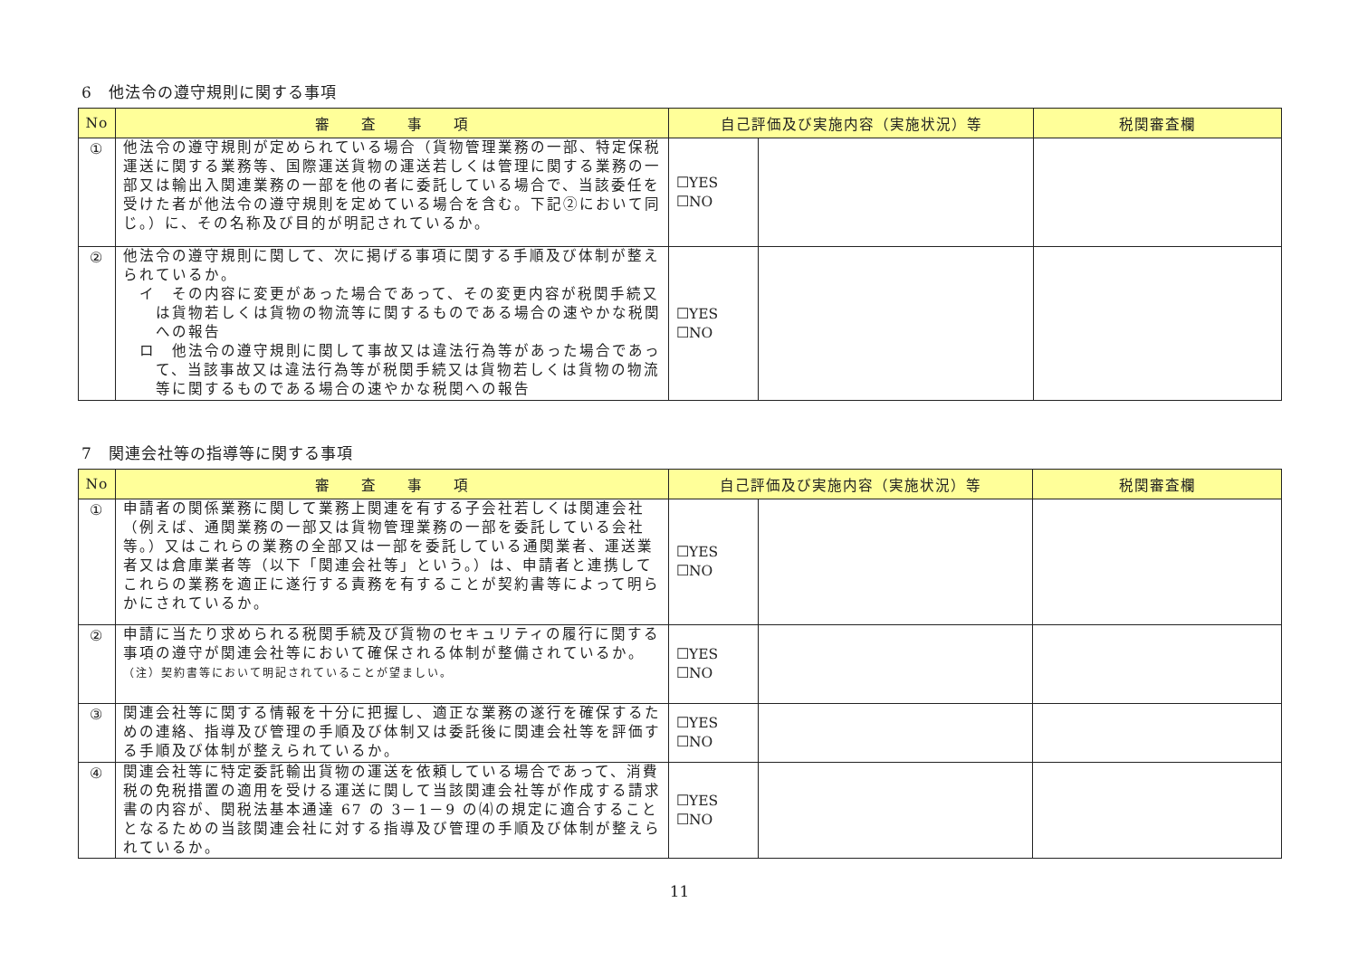6　他法令の遵守規則に関する事項
| No | 審 査 事 項 | 自己評価及び実施内容（実施状況）等 | | 税関審査欄 |
| --- | --- | --- | --- | --- |
| ① | 他法令の遵守規則が定められている場合（貨物管理業務の一部、特定保税運送に関する業務等、国際運送貨物の運送若しくは管理に関する業務の一部又は輸出入関連業務の一部を他の者に委託している場合で、当該委任を受けた者が他法令の遵守規則を定めている場合を含む。下記②において同じ。）に、その名称及び目的が明記されているか。 | ☐YES ☐NO | | |
| ② | 他法令の遵守規則に関して、次に掲げる事項に関する手順及び体制が整えられているか。 イ その内容に変更があった場合であって、その変更内容が税関手続又は貨物若しくは貨物の物流等に関するものである場合の速やかな税関への報告 ロ 他法令の遵守規則に関して事故又は違法行為等があった場合であって、当該事故又は違法行為等が税関手続又は貨物若しくは貨物の物流等に関するものである場合の速やかな税関への報告 | ☐YES ☐NO | | |
7　関連会社等の指導等に関する事項
| No | 審 査 事 項 | 自己評価及び実施内容（実施状況）等 | | 税関審査欄 |
| --- | --- | --- | --- | --- |
| ① | 申請者の関係業務に関して業務上関連を有する子会社若しくは関連会社（例えば、通関業務の一部又は貨物管理業務の一部を委託している会社等。）又はこれらの業務の全部又は一部を委託している通関業者、運送業者又は倉庫業者等（以下「関連会社等」という。）は、申請者と連携してこれらの業務を適正に遂行する責務を有することが契約書等によって明らかにされているか。 | ☐YES ☐NO | | |
| ② | 申請に当たり求められる税関手続及び貨物のセキュリティの履行に関する事項の遵守が関連会社等において確保される体制が整備されているか。 （注）契約書等において明記されていることが望ましい。 | ☐YES ☐NO | | |
| ③ | 関連会社等に関する情報を十分に把握し、適正な業務の遂行を確保するための連絡、指導及び管理の手順及び体制又は委託後に関連会社等を評価する手順及び体制が整えられているか。 | ☐YES ☐NO | | |
| ④ | 関連会社等に特定委託輸出貨物の運送を依頼している場合であって、消費税の免税措置の適用を受ける運送に関して当該関連会社等が作成する請求書の内容が、関税法基本通達 67 の 3－1－9 の⑷の規定に適合することとなるための当該関連会社に対する指導及び管理の手順及び体制が整えられているか。 | ☐YES ☐NO | | |
11